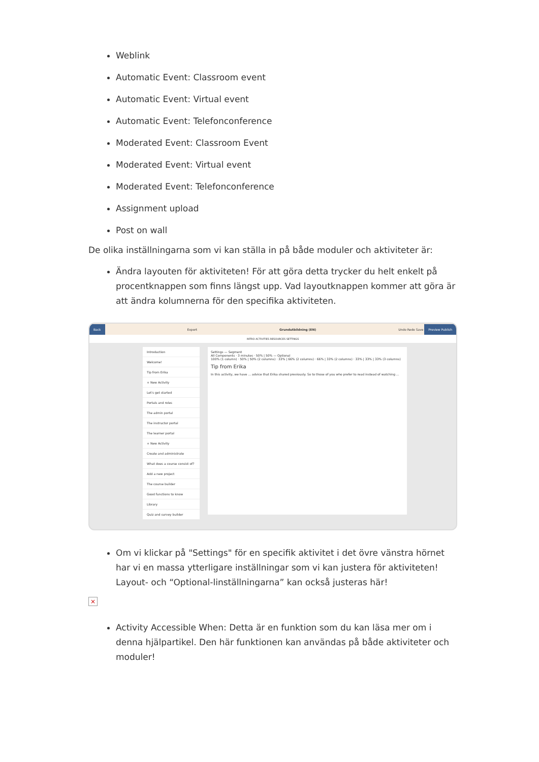Weblink
Automatic Event: Classroom event
Automatic Event: Virtual event
Automatic Event: Telefonconference
Moderated Event: Classroom Event
Moderated Event: Virtual event
Moderated Event: Telefonconference
Assignment upload
Post on wall
De olika inställningarna som vi kan ställa in på både moduler och aktiviteter är:
Ändra layouten för aktiviteten! För att göra detta trycker du helt enkelt på procentknappen som finns längst upp. Vad layoutknappen kommer att göra är att ändra kolumnerna för den specifika aktiviteten.
Back Export Grundutbildning (EN) Undo Redo Save Preview Publish
INTRO ACTIVITIES RESOURCES SETTINGS
Introduction
Welcome!
Tip from Erika
+ New Activity
Let's get started
Portals and roles
The admin portal
The instructor portal
The learner portal
+ New Activity
Create and administrate
What does a course consist of?
Add a new project
The course builder
Good functions to know
Library
Quiz and survey builder
Settings — Segment
All Components · 3 minutes · 50% | 50% — Optional
100% (1 column) · 50% | 50% (2 columns) · 33% | 66% (2 columns) · 66% | 33% (2 columns) · 33% | 33% | 33% (3 columns)
Tip from Erika
In this activity, we have ... advice that Erika shared previously. So to those of you who prefer to read instead of watching ...
Om vi klickar på "Settings" för en specifik aktivitet i det övre vänstra hörnet har vi en massa ytterligare inställningar som vi kan justera för aktiviteten! Layout- och “Optional-linställningarna” kan också justeras här!
×
Activity Accessible When: Detta är en funktion som du kan läsa mer om i denna hjälpartikel. Den här funktionen kan användas på både aktiviteter och moduler!